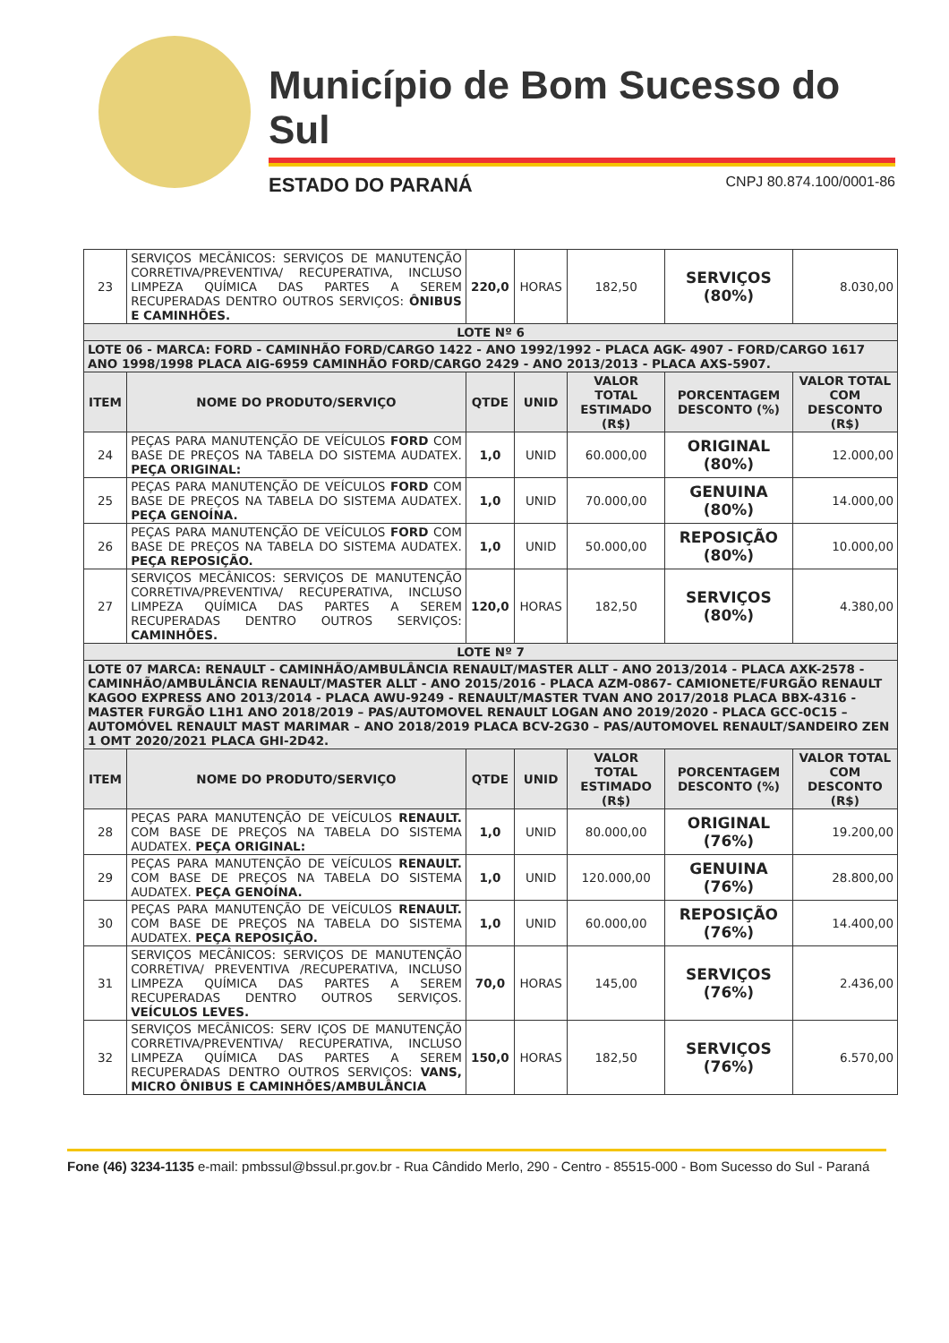Município de Bom Sucesso do Sul
ESTADO DO PARANÁ CNPJ 80.874.100/0001-86
| 23 | SERVIÇOS MECÂNICOS: SERVIÇOS DE MANUTENÇÃO CORRETIVA/PREVENTIVA/ RECUPERATIVA, INCLUSO LIMPEZA QUÍMICA DAS PARTES A SEREM RECUPERADAS DENTRO OUTROS SERVIÇOS: ÔNIBUS E CAMINHÕES. | 220,0 | HORAS | 182,50 | SERVIÇOS (80%) | 8.030,00 |
| LOTE Nº 6 | | | | | | |
| LOTE 06 - MARCA: FORD - CAMINHÃO FORD/CARGO 1422 - ANO 1992/1992 - PLACA AGK- 4907 - FORD/CARGO 1617 ANO 1998/1998 PLACA AIG-6959 CAMINHÃO FORD/CARGO 2429 - ANO 2013/2013 - PLACA AXS-5907. | | | | | | |
| ITEM | NOME DO PRODUTO/SERVIÇO | QTDE | UNID | VALOR TOTAL ESTIMADO (R$) | PORCENTAGEM DESCONTO (%) | VALOR TOTAL COM DESCONTO (R$) |
| 24 | PEÇAS PARA MANUTENÇÃO DE VEÍCULOS FORD COM BASE DE PREÇOS NA TABELA DO SISTEMA AUDATEX. PEÇA ORIGINAL: | 1,0 | UNID | 60.000,00 | ORIGINAL (80%) | 12.000,00 |
| 25 | PEÇAS PARA MANUTENÇÃO DE VEÍCULOS FORD COM BASE DE PREÇOS NA TABELA DO SISTEMA AUDATEX. PEÇA GENOÍNA. | 1,0 | UNID | 70.000,00 | GENUINA (80%) | 14.000,00 |
| 26 | PEÇAS PARA MANUTENÇÃO DE VEÍCULOS FORD COM BASE DE PREÇOS NA TABELA DO SISTEMA AUDATEX. PEÇA REPOSIÇÃO. | 1,0 | UNID | 50.000,00 | REPOSIÇÃO (80%) | 10.000,00 |
| 27 | SERVIÇOS MECÂNICOS: SERVIÇOS DE MANUTENÇÃO CORRETIVA/PREVENTIVA/ RECUPERATIVA, INCLUSO LIMPEZA QUÍMICA DAS PARTES A SEREM RECUPERADAS DENTRO OUTROS SERVIÇOS: CAMINHÕES. | 120,0 | HORAS | 182,50 | SERVIÇOS (80%) | 4.380,00 |
| LOTE Nº 7 | | | | | | |
| LOTE 07 MARCA: RENAULT - CAMINHÃO/AMBULÂNCIA RENAULT/MASTER ALLT - ANO 2013/2014 - PLACA AXK-2578 - CAMINHÃO/AMBULÂNCIA RENAULT/MASTER ALLT - ANO 2015/2016 - PLACA AZM-0867- CAMIONETE/FURGÃO RENAULT KAGOO EXPRESS ANO 2013/2014 - PLACA AWU-9249 - RENAULT/MASTER TVAN ANO 2017/2018 PLACA BBX-4316 - MASTER FURGÃO L1H1 ANO 2018/2019 – PAS/AUTOMOVEL RENAULT LOGAN ANO 2019/2020 - PLACA GCC-0C15 – AUTOMÓVEL RENAULT MAST MARIMAR – ANO 2018/2019 PLACA BCV-2G30 – PAS/AUTOMOVEL RENAULT/SANDEIRO ZEN 1 OMT 2020/2021 PLACA GHI-2D42. | | | | | | |
| ITEM | NOME DO PRODUTO/SERVIÇO | QTDE | UNID | VALOR TOTAL ESTIMADO (R$) | PORCENTAGEM DESCONTO (%) | VALOR TOTAL COM DESCONTO (R$) |
| 28 | PEÇAS PARA MANUTENÇÃO DE VEÍCULOS RENAULT. COM BASE DE PREÇOS NA TABELA DO SISTEMA AUDATEX. PEÇA ORIGINAL: | 1,0 | UNID | 80.000,00 | ORIGINAL (76%) | 19.200,00 |
| 29 | PEÇAS PARA MANUTENÇÃO DE VEÍCULOS RENAULT. COM BASE DE PREÇOS NA TABELA DO SISTEMA AUDATEX. PEÇA GENOÍNA. | 1,0 | UNID | 120.000,00 | GENUINA (76%) | 28.800,00 |
| 30 | PEÇAS PARA MANUTENÇÃO DE VEÍCULOS RENAULT. COM BASE DE PREÇOS NA TABELA DO SISTEMA AUDATEX. PEÇA REPOSIÇÃO. | 1,0 | UNID | 60.000,00 | REPOSIÇÃO (76%) | 14.400,00 |
| 31 | SERVIÇOS MECÂNICOS: SERVIÇOS DE MANUTENÇÃO CORRETIVA/ PREVENTIVA /RECUPERATIVA, INCLUSO LIMPEZA QUÍMICA DAS PARTES A SEREM RECUPERADAS DENTRO OUTROS SERVIÇOS. VEÍCULOS LEVES. | 70,0 | HORAS | 145,00 | SERVIÇOS (76%) | 2.436,00 |
| 32 | SERVIÇOS MECÂNICOS: SERV IÇOS DE MANUTENÇÃO CORRETIVA/PREVENTIVA/ RECUPERATIVA, INCLUSO LIMPEZA QUÍMICA DAS PARTES A SEREM RECUPERADAS DENTRO OUTROS SERVIÇOS: VANS, MICRO ÔNIBUS E CAMINHÕES/AMBULÂNCIA | 150,0 | HORAS | 182,50 | SERVIÇOS (76%) | 6.570,00 |
Fone (46) 3234-1135 e-mail: pmbssul@bssul.pr.gov.br - Rua Cândido Merlo, 290 - Centro - 85515-000 - Bom Sucesso do Sul - Paraná